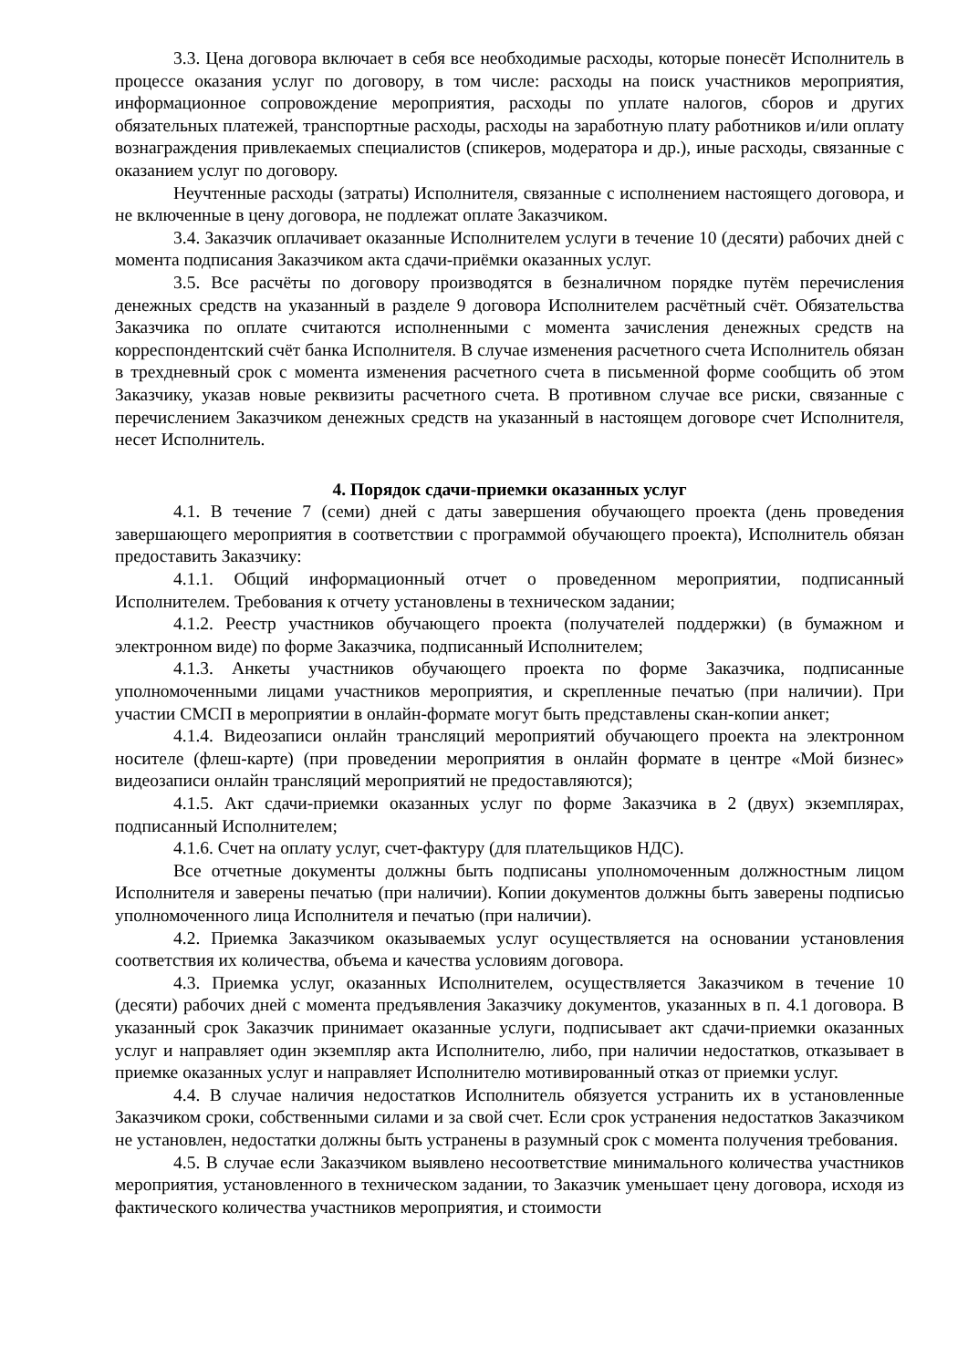3.3. Цена договора включает в себя все необходимые расходы, которые понесёт Исполнитель в процессе оказания услуг по договору, в том числе: расходы на поиск участников мероприятия, информационное сопровождение мероприятия, расходы по уплате налогов, сборов и других обязательных платежей, транспортные расходы, расходы на заработную плату работников и/или оплату вознаграждения привлекаемых специалистов (спикеров, модератора и др.), иные расходы, связанные с оказанием услуг по договору.
Неучтенные расходы (затраты) Исполнителя, связанные с исполнением настоящего договора, и не включенные в цену договора, не подлежат оплате Заказчиком.
3.4. Заказчик оплачивает оказанные Исполнителем услуги в течение 10 (десяти) рабочих дней с момента подписания Заказчиком акта сдачи-приёмки оказанных услуг.
3.5. Все расчёты по договору производятся в безналичном порядке путём перечисления денежных средств на указанный в разделе 9 договора Исполнителем расчётный счёт. Обязательства Заказчика по оплате считаются исполненными с момента зачисления денежных средств на корреспондентский счёт банка Исполнителя. В случае изменения расчетного счета Исполнитель обязан в трехдневный срок с момента изменения расчетного счета в письменной форме сообщить об этом Заказчику, указав новые реквизиты расчетного счета. В противном случае все риски, связанные с перечислением Заказчиком денежных средств на указанный в настоящем договоре счет Исполнителя, несет Исполнитель.
4. Порядок сдачи-приемки оказанных услуг
4.1. В течение 7 (семи) дней с даты завершения обучающего проекта (день проведения завершающего мероприятия в соответствии с программой обучающего проекта), Исполнитель обязан предоставить Заказчику:
4.1.1. Общий информационный отчет о проведенном мероприятии, подписанный Исполнителем. Требования к отчету установлены в техническом задании;
4.1.2. Реестр участников обучающего проекта (получателей поддержки) (в бумажном и электронном виде) по форме Заказчика, подписанный Исполнителем;
4.1.3. Анкеты участников обучающего проекта по форме Заказчика, подписанные уполномоченными лицами участников мероприятия, и скрепленные печатью (при наличии). При участии СМСП в мероприятии в онлайн-формате могут быть представлены скан-копии анкет;
4.1.4. Видеозаписи онлайн трансляций мероприятий обучающего проекта на электронном носителе (флеш-карте) (при проведении мероприятия в онлайн формате в центре «Мой бизнес» видеозаписи онлайн трансляций мероприятий не предоставляются);
4.1.5. Акт сдачи-приемки оказанных услуг по форме Заказчика в 2 (двух) экземплярах, подписанный Исполнителем;
4.1.6. Счет на оплату услуг, счет-фактуру (для плательщиков НДС).
Все отчетные документы должны быть подписаны уполномоченным должностным лицом Исполнителя и заверены печатью (при наличии). Копии документов должны быть заверены подписью уполномоченного лица Исполнителя и печатью (при наличии).
4.2. Приемка Заказчиком оказываемых услуг осуществляется на основании установления соответствия их количества, объема и качества условиям договора.
4.3. Приемка услуг, оказанных Исполнителем, осуществляется Заказчиком в течение 10 (десяти) рабочих дней с момента предъявления Заказчику документов, указанных в п. 4.1 договора. В указанный срок Заказчик принимает оказанные услуги, подписывает акт сдачи-приемки оказанных услуг и направляет один экземпляр акта Исполнителю, либо, при наличии недостатков, отказывает в приемке оказанных услуг и направляет Исполнителю мотивированный отказ от приемки услуг.
4.4. В случае наличия недостатков Исполнитель обязуется устранить их в установленные Заказчиком сроки, собственными силами и за свой счет. Если срок устранения недостатков Заказчиком не установлен, недостатки должны быть устранены в разумный срок с момента получения требования.
4.5. В случае если Заказчиком выявлено несоответствие минимального количества участников мероприятия, установленного в техническом задании, то Заказчик уменьшает цену договора, исходя из фактического количества участников мероприятия, и стоимости